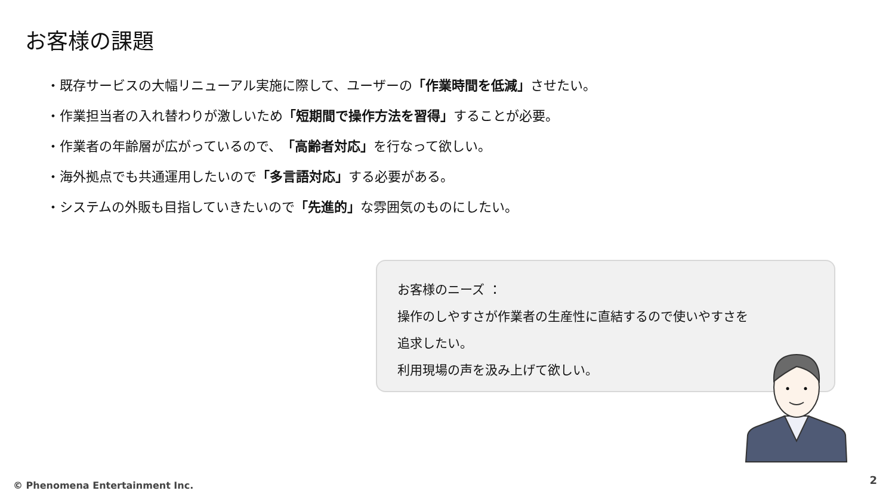お客様の課題
・既存サービスの大幅リニューアル実施に際して、ユーザーの「作業時間を低減」させたい。
・作業担当者の入れ替わりが激しいため「短期間で操作方法を習得」することが必要。
・作業者の年齢層が広がっているので、「高齢者対応」を行なって欲しい。
・海外拠点でも共通運用したいので「多言語対応」する必要がある。
・システムの外販も目指していきたいので「先進的」な雰囲気のものにしたい。
お客様のニーズ ：
操作のしやすさが作業者の生産性に直結するので使いやすさを
追求したい。
利用現場の声を汲み上げて欲しい。
© Phenomena Entertainment Inc. 2